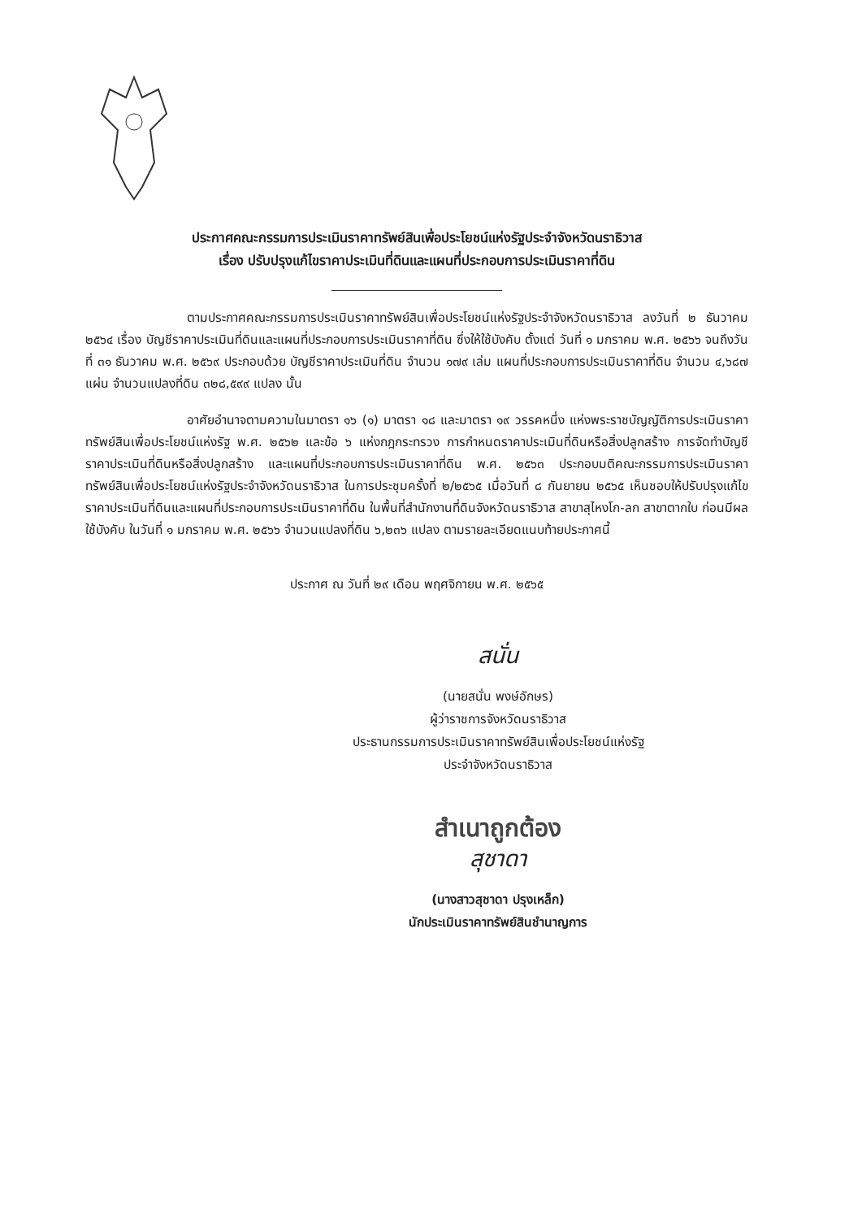ประกาศคณะกรรมการประเมินราคาทรัพย์สินเพื่อประโยชน์แห่งรัฐประจำจังหวัดนราธิวาส
เรื่อง ปรับปรุงแก้ไขราคาประเมินที่ดินและแผนที่ประกอบการประเมินราคาที่ดิน
ตามประกาศคณะกรรมการประเมินราคาทรัพย์สินเพื่อประโยชน์แห่งรัฐประจำจังหวัดนราธิวาส ลงวันที่ ๒ ธันวาคม ๒๕๖๔ เรื่อง บัญชีราคาประเมินที่ดินและแผนที่ประกอบการประเมินราคาที่ดิน ซึ่งให้ใช้บังคับ ตั้งแต่ วันที่ ๑ มกราคม พ.ศ. ๒๕๖๖ จนถึงวันที่ ๓๑ ธันวาคม พ.ศ. ๒๕๖๙ ประกอบด้วย บัญชีราคาประเมินที่ดิน จำนวน ๑๗๙ เล่ม แผนที่ประกอบการประเมินราคาที่ดิน จำนวน ๔,๖๘๗ แผ่น จำนวนแปลงที่ดิน ๓๒๘,๕๙๙ แปลง นั้น
อาศัยอำนาจตามความในมาตรา ๑๖ (๑) มาตรา ๑๘ และมาตรา ๑๙ วรรคหนึ่ง แห่งพระราชบัญญัติการประเมินราคาทรัพย์สินเพื่อประโยชน์แห่งรัฐ พ.ศ. ๒๕๖๒ และข้อ ๖ แห่งกฎกระทรวง การกำหนดราคาประเมินที่ดินหรือสิ่งปลูกสร้าง การจัดทำบัญชีราคาประเมินที่ดินหรือสิ่งปลูกสร้าง และแผนที่ประกอบการประเมินราคาที่ดิน พ.ศ. ๒๕๖๓ ประกอบมติคณะกรรมการประเมินราคาทรัพย์สินเพื่อประโยชน์แห่งรัฐประจำจังหวัดนราธิวาส ในการประชุมครั้งที่ ๒/๒๕๖๕ เมื่อวันที่ ๘ กันยายน ๒๕๖๕ เห็นชอบให้ปรับปรุงแก้ไขราคาประเมินที่ดินและแผนที่ประกอบการประเมินราคาที่ดิน ในพื้นที่สำนักงานที่ดินจังหวัดนราธิวาส สาขาสุไหงโก-ลก สาขาตากใบ ก่อนมีผลใช้บังคับ ในวันที่ ๑ มกราคม พ.ศ. ๒๕๖๖ จำนวนแปลงที่ดิน ๖,๒๓๖ แปลง ตามรายละเอียดแนบท้ายประกาศนี้
ประกาศ ณ วันที่ ๒๙ เดือน พฤศจิกายน พ.ศ. ๒๕๖๕
สนั่น
(นายสนั่น พงษ์อักษร)
ผู้ว่าราชการจังหวัดนราธิวาส
ประธานกรรมการประเมินราคาทรัพย์สินเพื่อประโยชน์แห่งรัฐ
ประจำจังหวัดนราธิวาส
สำเนาถูกต้อง
สุชาดา
(นางสาวสุชาดา ปรุงเหล็ก)
นักประเมินราคาทรัพย์สินชำนาญการ